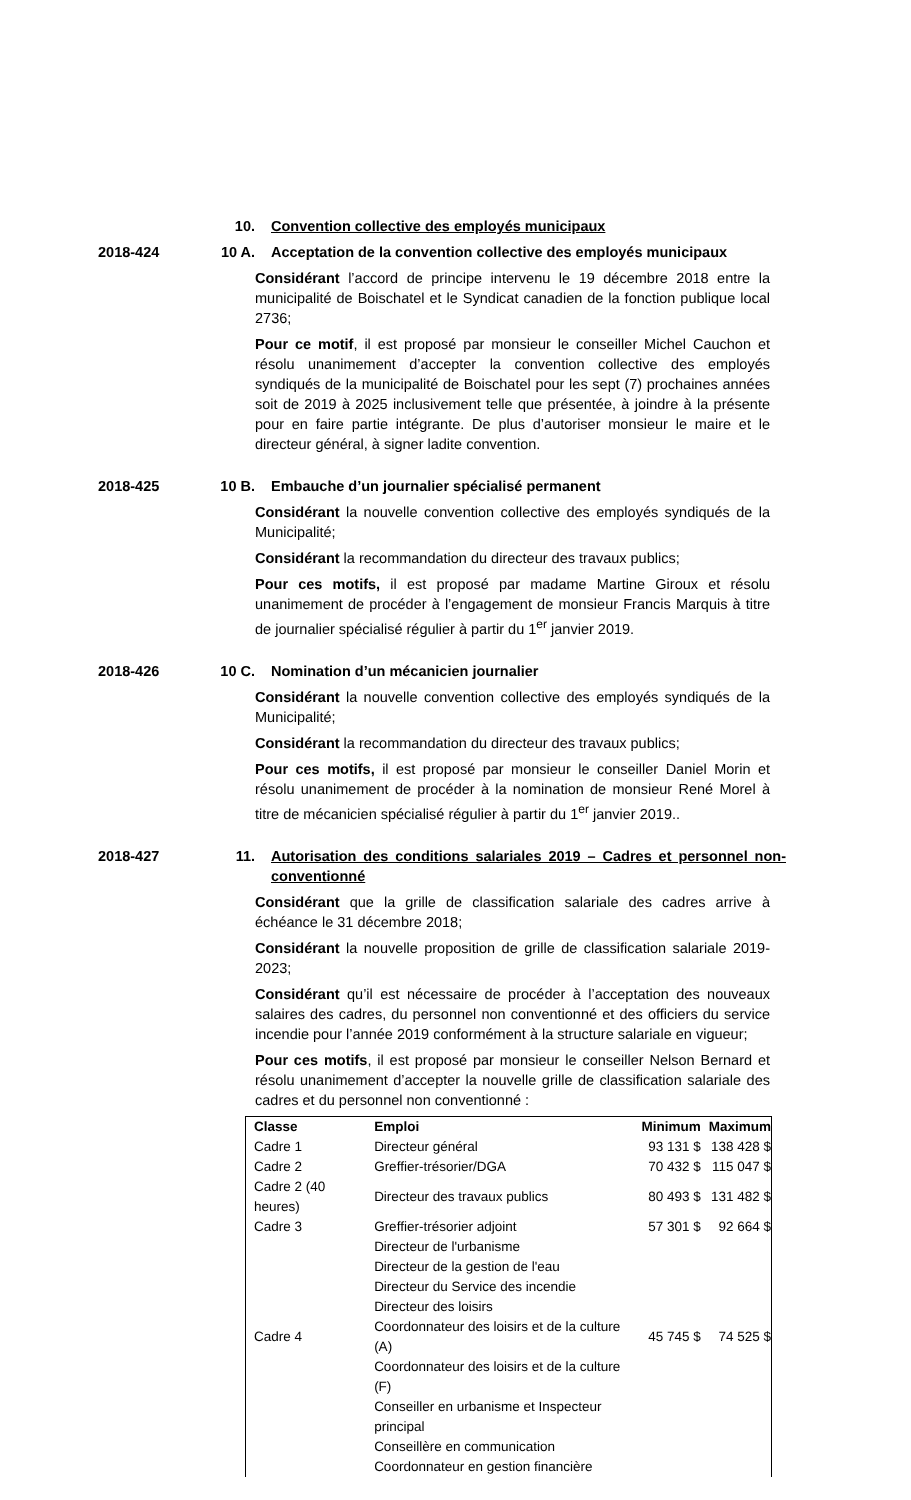10. Convention collective des employés municipaux
2018-424 10 A. Acceptation de la convention collective des employés municipaux
Considérant l’accord de principe intervenu le 19 décembre 2018 entre la municipalité de Boischatel et le Syndicat canadien de la fonction publique local 2736;
Pour ce motif, il est proposé par monsieur le conseiller Michel Cauchon et résolu unanimement d’accepter la convention collective des employés syndiqués de la municipalité de Boischatel pour les sept (7) prochaines années soit de 2019 à 2025 inclusivement telle que présentée, à joindre à la présente pour en faire partie intégrante. De plus d’autoriser monsieur le maire et le directeur général, à signer ladite convention.
2018-425 10 B. Embauche d’un journalier spécialisé permanent
Considérant la nouvelle convention collective des employés syndiqués de la Municipalité;
Considérant la recommandation du directeur des travaux publics;
Pour ces motifs, il est proposé par madame Martine Giroux et résolu unanimement de procéder à l’engagement de monsieur Francis Marquis à titre de journalier spécialisé régulier à partir du 1<sup>er</sup> janvier 2019.
2018-426 10 C. Nomination d’un mécanicien journalier
Considérant la nouvelle convention collective des employés syndiqués de la Municipalité;
Considérant la recommandation du directeur des travaux publics;
Pour ces motifs, il est proposé par monsieur le conseiller Daniel Morin et résolu unanimement de procéder à la nomination de monsieur René Morel à titre de mécanicien spécialisé régulier à partir du 1<sup>er</sup> janvier 2019..
2018-427 11. Autorisation des conditions salariales 2019 – Cadres et personnel non-conventionné
Considérant que la grille de classification salariale des cadres arrive à échéance le 31 décembre 2018;
Considérant la nouvelle proposition de grille de classification salariale 2019-2023;
Considérant qu’il est nécessaire de procéder à l’acceptation des nouveaux salaires des cadres, du personnel non conventionné et des officiers du service incendie pour l’année 2019 conformément à la structure salariale en vigueur;
Pour ces motifs, il est proposé par monsieur le conseiller Nelson Bernard et résolu unanimement d’accepter la nouvelle grille de classification salariale des cadres et du personnel non conventionné :
| Classe | Emploi | Minimum | Maximum |
| --- | --- | --- | --- |
| Cadre 1 | Directeur général | 93 131 $ | 138 428 $ |
| Cadre 2 | Greffier-trésorier/DGA | 70 432 $ | 115 047 $ |
| Cadre 2 (40 heures) | Directeur des travaux publics | 80 493 $ | 131 482 $ |
| Cadre 3 | Greffier-trésorier adjoint | 57 301 $ | 92 664 $ |
| | Directeur de l'urbanisme | | |
| | Directeur de la gestion de l'eau | | |
| | Directeur du Service des incendie | | |
| | Directeur des loisirs | | |
| Cadre 4 | Coordonnateur des loisirs et de la culture (A) | 45 745 $ | 74 525 $ |
| | Coordonnateur des loisirs et de la culture (F) | | |
| | Conseiller en urbanisme et Inspecteur principal | | |
| | Conseillère en communication | | |
| | Coordonnateur en gestion financière | | |